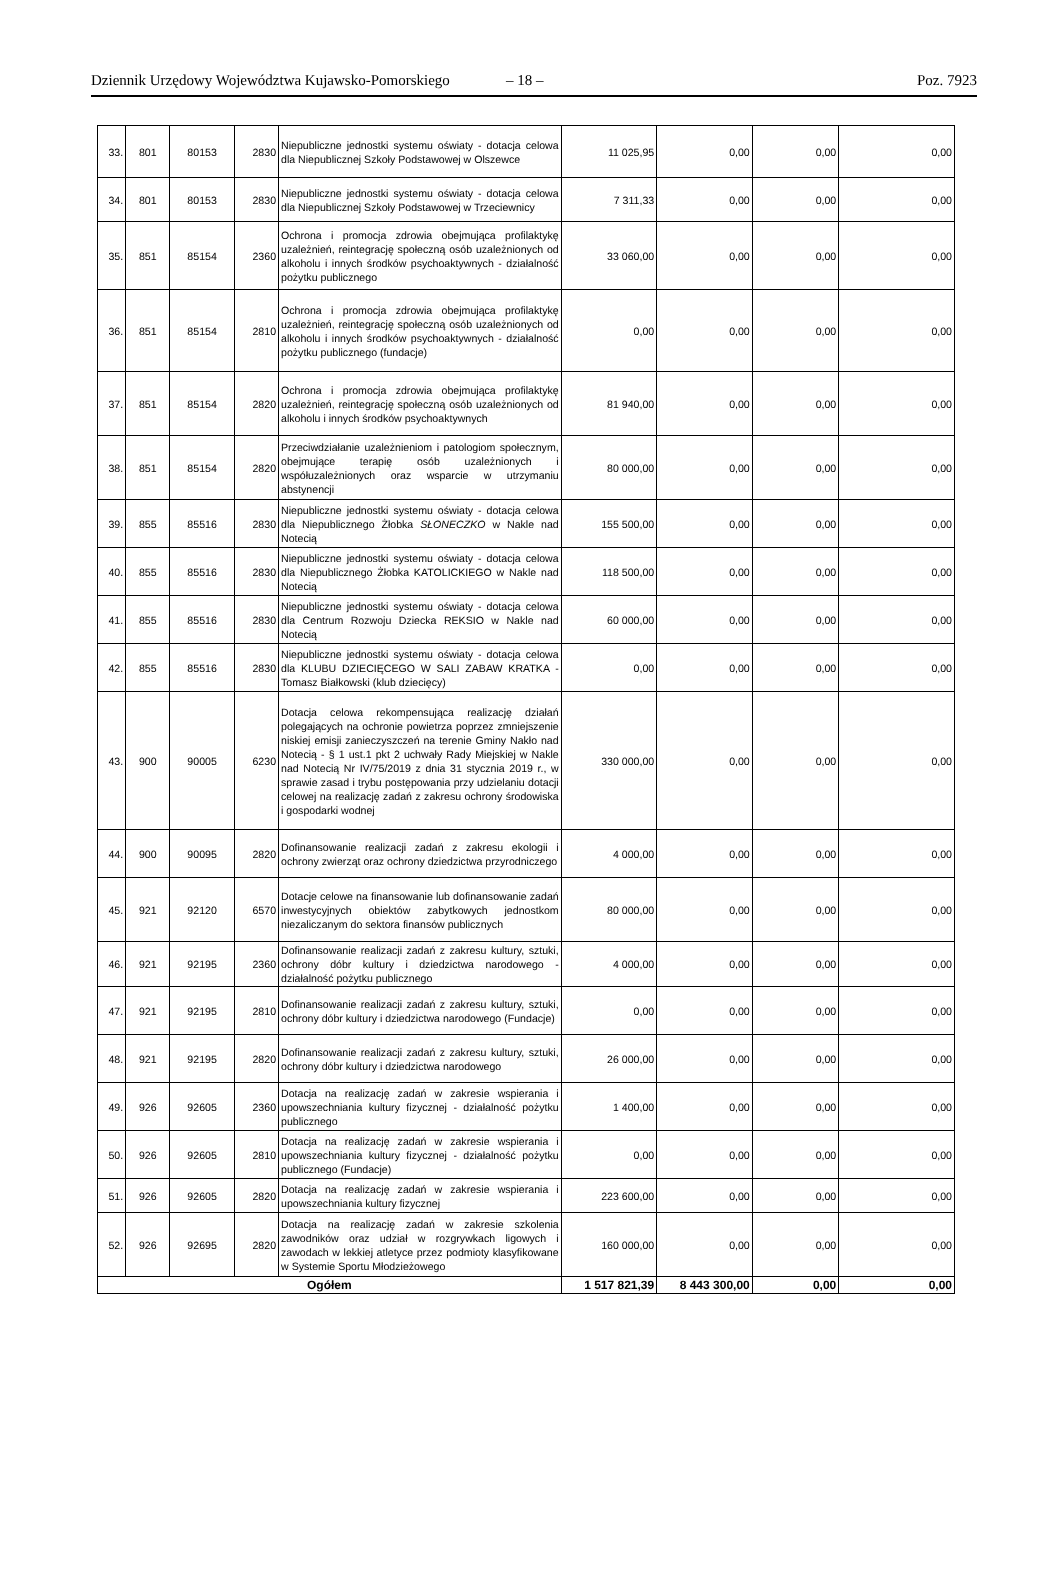Dziennik Urzędowy Województwa Kujawsko-Pomorskiego – 18 – Poz. 7923
| 33. | 801 | 80153 | 2830 | Niepubliczne jednostki systemu oświaty - dotacja celowa dla Niepublicznej Szkoły Podstawowej w Olszewce | 11 025,95 | 0,00 | 0,00 | 0,00 |
| 34. | 801 | 80153 | 2830 | Niepubliczne jednostki systemu oświaty - dotacja celowa dla Niepublicznej Szkoły Podstawowej w Trzeciewnicy | 7 311,33 | 0,00 | 0,00 | 0,00 |
| 35. | 851 | 85154 | 2360 | Ochrona i promocja zdrowia obejmująca profilaktykę uzależnień, reintegrację społeczną osób uzależnionych od alkoholu i innych środków psychoaktywnych - działalność pożytku publicznego | 33 060,00 | 0,00 | 0,00 | 0,00 |
| 36. | 851 | 85154 | 2810 | Ochrona i promocja zdrowia obejmująca profilaktykę uzależnień, reintegrację społeczną osób uzależnionych od alkoholu i innych środków psychoaktywnych - działalność pożytku publicznego (fundacje) | 0,00 | 0,00 | 0,00 | 0,00 |
| 37. | 851 | 85154 | 2820 | Ochrona i promocja zdrowia obejmująca profilaktykę uzależnień, reintegrację społeczną osób uzależnionych od alkoholu i innych środków psychoaktywnych | 81 940,00 | 0,00 | 0,00 | 0,00 |
| 38. | 851 | 85154 | 2820 | Przeciwdziałanie uzależnieniom i patologiom społecznym, obejmujące terapię osób uzależnionych i współuzależnionych oraz wsparcie w utrzymaniu abstynencji | 80 000,00 | 0,00 | 0,00 | 0,00 |
| 39. | 855 | 85516 | 2830 | Niepubliczne jednostki systemu oświaty - dotacja celowa dla Niepublicznego Żłobka SŁONECZKO w Nakle nad Notecią | 155 500,00 | 0,00 | 0,00 | 0,00 |
| 40. | 855 | 85516 | 2830 | Niepubliczne jednostki systemu oświaty - dotacja celowa dla Niepublicznego Żłobka KATOLICKIEGO w Nakle nad Notecią | 118 500,00 | 0,00 | 0,00 | 0,00 |
| 41. | 855 | 85516 | 2830 | Niepubliczne jednostki systemu oświaty - dotacja celowa dla Centrum Rozwoju Dziecka REKSIO w Nakle nad Notecią | 60 000,00 | 0,00 | 0,00 | 0,00 |
| 42. | 855 | 85516 | 2830 | Niepubliczne jednostki systemu oświaty - dotacja celowa dla KLUBU DZIECIĘCEGO W SALI ZABAW KRATKA - Tomasz Białkowski (klub dziecięcy) | 0,00 | 0,00 | 0,00 | 0,00 |
| 43. | 900 | 90005 | 6230 | Dotacja celowa rekompensująca realizację działań polegających na ochronie powietrza poprzez zmniejszenie niskiej emisji zanieczyszczeń na terenie Gminy Nakło nad Notecią - § 1 ust.1 pkt 2 uchwały Rady Miejskiej w Nakle nad Notecią Nr IV/75/2019 z dnia 31 stycznia 2019 r., w sprawie zasad i trybu postępowania przy udzielaniu dotacji celowej na realizację zadań z zakresu ochrony środowiska i gospodarki wodnej | 330 000,00 | 0,00 | 0,00 | 0,00 |
| 44. | 900 | 90095 | 2820 | Dofinansowanie realizacji zadań z zakresu ekologii i ochrony zwierząt oraz ochrony dziedzictwa przyrodniczego | 4 000,00 | 0,00 | 0,00 | 0,00 |
| 45. | 921 | 92120 | 6570 | Dotacje celowe na finansowanie lub dofinansowanie zadań inwestycyjnych obiektów zabytkowych jednostkom niezaliczanym do sektora finansów publicznych | 80 000,00 | 0,00 | 0,00 | 0,00 |
| 46. | 921 | 92195 | 2360 | Dofinansowanie realizacji zadań z zakresu kultury, sztuki, ochrony dóbr kultury i dziedzictwa narodowego - działalność pożytku publicznego | 4 000,00 | 0,00 | 0,00 | 0,00 |
| 47. | 921 | 92195 | 2810 | Dofinansowanie realizacji zadań z zakresu kultury, sztuki, ochrony dóbr kultury i dziedzictwa narodowego (Fundacje) | 0,00 | 0,00 | 0,00 | 0,00 |
| 48. | 921 | 92195 | 2820 | Dofinansowanie realizacji zadań z zakresu kultury, sztuki, ochrony dóbr kultury i dziedzictwa narodowego | 26 000,00 | 0,00 | 0,00 | 0,00 |
| 49. | 926 | 92605 | 2360 | Dotacja na realizację zadań w zakresie wspierania i upowszechniania kultury fizycznej - działalność pożytku publicznego | 1 400,00 | 0,00 | 0,00 | 0,00 |
| 50. | 926 | 92605 | 2810 | Dotacja na realizację zadań w zakresie wspierania i upowszechniania kultury fizycznej - działalność pożytku publicznego (Fundacje) | 0,00 | 0,00 | 0,00 | 0,00 |
| 51. | 926 | 92605 | 2820 | Dotacja na realizację zadań w zakresie wspierania i upowszechniania kultury fizycznej | 223 600,00 | 0,00 | 0,00 | 0,00 |
| 52. | 926 | 92695 | 2820 | Dotacja na realizację zadań w zakresie szkolenia zawodników oraz udział w rozgrywkach ligowych i zawodach w lekkiej atletyce przez podmioty klasyfikowane w Systemie Sportu Młodzieżowego | 160 000,00 | 0,00 | 0,00 | 0,00 |
| Ogółem | | | | | 1 517 821,39 | 8 443 300,00 | 0,00 | 0,00 |